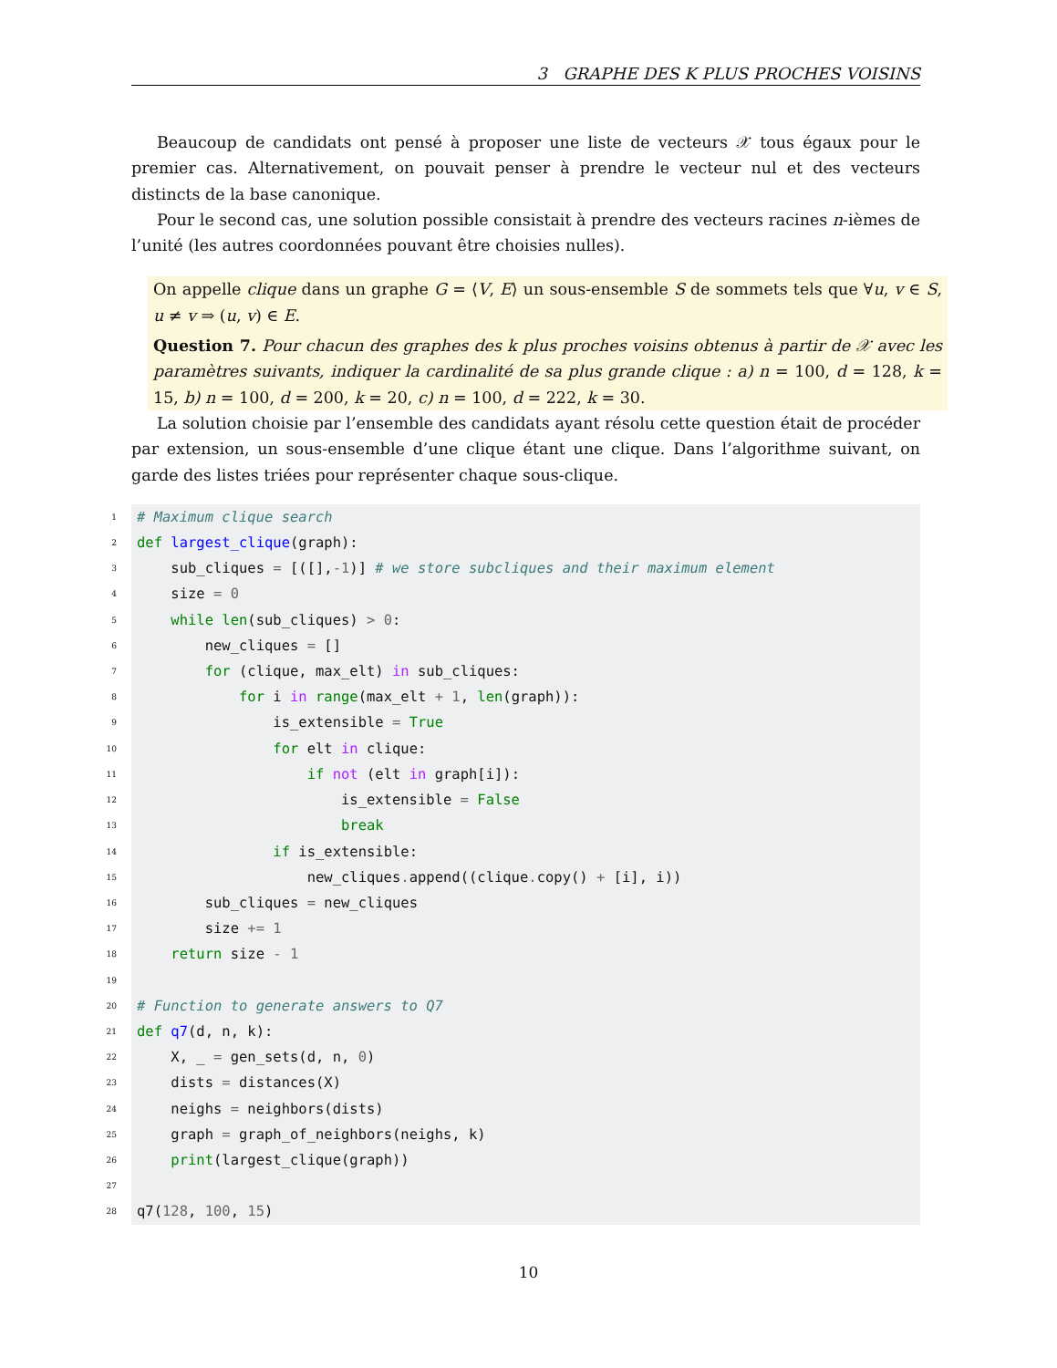3 GRAPHE DES K PLUS PROCHES VOISINS
Beaucoup de candidats ont pensé à proposer une liste de vecteurs 𝒳 tous égaux pour le premier cas. Alternativement, on pouvait penser à prendre le vecteur nul et des vecteurs distincts de la base canonique.
Pour le second cas, une solution possible consistait à prendre des vecteurs racines n-ièmes de l’unité (les autres coordonnées pouvant être choisies nulles).
On appelle clique dans un graphe G = ⟨V, E⟩ un sous-ensemble S de sommets tels que ∀u, v ∈ S, u ≠ v ⇒ (u, v) ∈ E.
Question 7. Pour chacun des graphes des k plus proches voisins obtenus à partir de 𝒳 avec les paramètres suivants, indiquer la cardinalité de sa plus grande clique : a) n = 100, d = 128, k = 15, b) n = 100, d = 200, k = 20, c) n = 100, d = 222, k = 30.
La solution choisie par l’ensemble des candidats ayant résolu cette question était de procéder par extension, un sous-ensemble d’une clique étant une clique. Dans l’algorithme suivant, on garde des listes triées pour représenter chaque sous-clique.
1
# Maximum clique search
2
def largest_clique(graph):
3
sub_cliques = [([],-1)] # we store subcliques and their maximum element
4
size = 0
5
while len(sub_cliques) > 0:
6
new_cliques = []
7
for (clique, max_elt) in sub_cliques:
8
for i in range(max_elt + 1, len(graph)):
9
is_extensible = True
10
for elt in clique:
11
if not (elt in graph[i]):
12
is_extensible = False
13
break
14
if is_extensible:
15
new_cliques. append((clique. copy() + [i], i))
16
sub_cliques = new_cliques
17
size += 1
18
return size - 1
19
20
# Function to generate answers to Q7
21
def q7(d, n, k):
22
X, _ = gen_sets(d, n, 0)
23
dists = distances(X)
24
neighs = neighbors(dists)
25
graph = graph_of_neighbors(neighs, k)
26
print(largest_clique(graph))
27
28
q7(128, 100, 15)
10